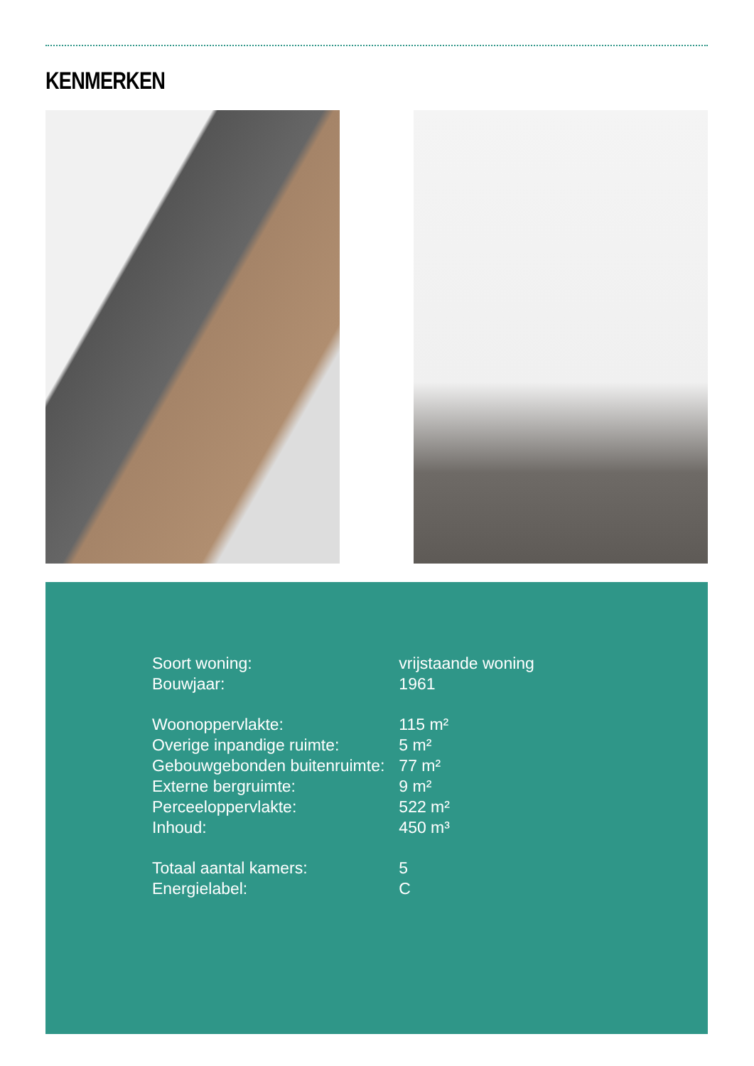KENMERKEN
| Soort woning: | vrijstaande woning |
| Bouwjaar: | 1961 |
| Woonoppervlakte: | 115 m² |
| Overige inpandige ruimte: | 5 m² |
| Gebouwgebonden buitenruimte: | 77 m² |
| Externe bergruimte: | 9 m² |
| Perceeloppervlakte: | 522 m² |
| Inhoud: | 450 m³ |
| Totaal aantal kamers: | 5 |
| Energielabel: | C |